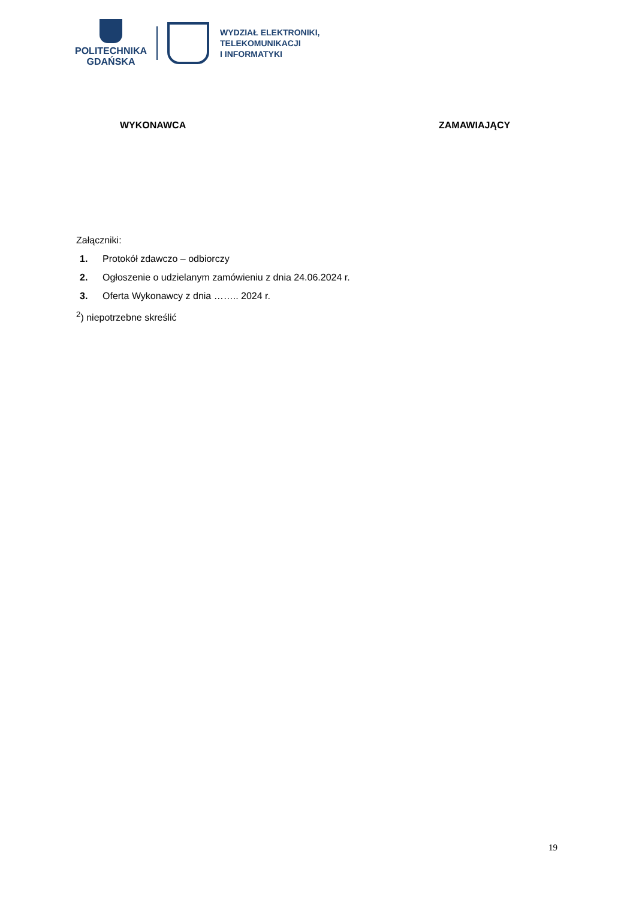POLITECHNIKA
GDAŃSKA
WYDZIAŁ ELEKTRONIKI,
TELEKOMUNIKACJI
I INFORMATYKI
WYKONAWCA ZAMAWIAJĄCY
Załączniki:
1. Protokół zdawczo – odbiorczy
2. Ogłoszenie o udzielanym zamówieniu z dnia 24.06.2024 r.
3. Oferta Wykonawcy z dnia …….. 2024 r.
<sup>2</sup>) niepotrzebne skreślić
19